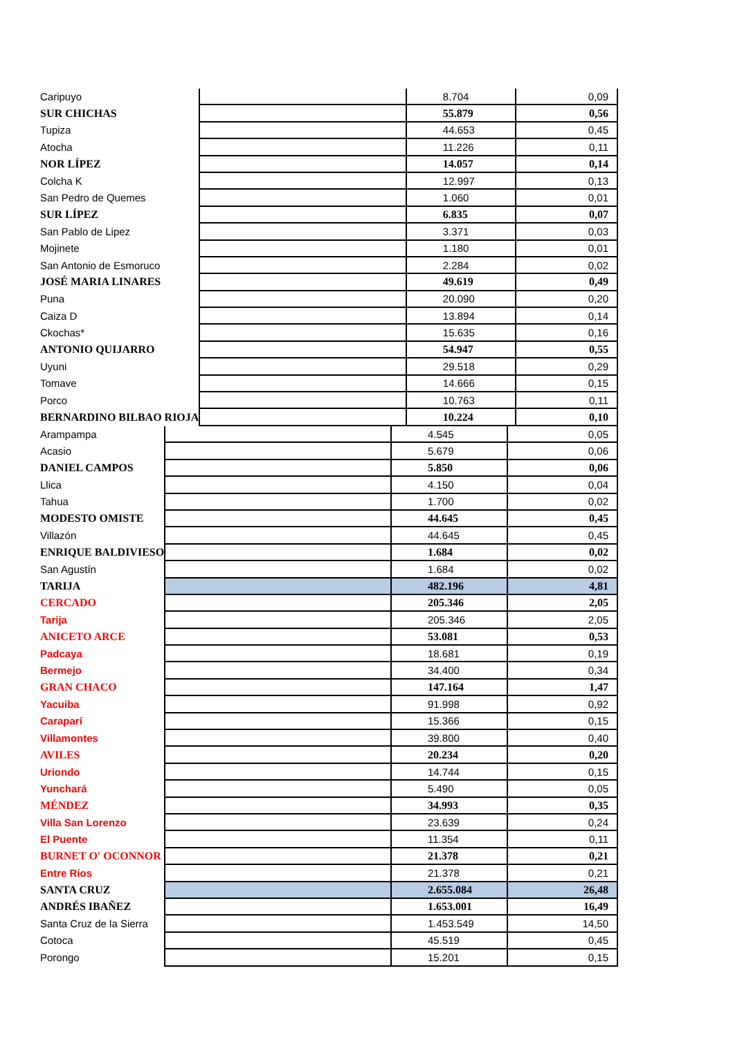| Caripuyo | | 8.704 | 0,09 |
| SUR CHICHAS | | 55.879 | 0,56 |
| Tupiza | | 44.653 | 0,45 |
| Atocha | | 11.226 | 0,11 |
| NOR LÍPEZ | | 14.057 | 0,14 |
| Colcha K | | 12.997 | 0,13 |
| San Pedro de Quemes | | 1.060 | 0,01 |
| SUR LÍPEZ | | 6.835 | 0,07 |
| San Pablo de Lipez | | 3.371 | 0,03 |
| Mojinete | | 1.180 | 0,01 |
| San Antonio de Esmoruco | | 2.284 | 0,02 |
| JOSÉ MARIA LINARES | | 49.619 | 0,49 |
| Puna | | 20.090 | 0,20 |
| Caiza D | | 13.894 | 0,14 |
| Ckochas* | | 15.635 | 0,16 |
| ANTONIO QUIJARRO | | 54.947 | 0,55 |
| Uyuni | | 29.518 | 0,29 |
| Tomave | | 14.666 | 0,15 |
| Porco | | 10.763 | 0,11 |
| BERNARDINO BILBAO RIOJA | | 10.224 | 0,10 |
| Arampampa | | 4.545 | 0,05 |
| Acasio | | 5.679 | 0,06 |
| DANIEL CAMPOS | | 5.850 | 0,06 |
| Llica | | 4.150 | 0,04 |
| Tahua | | 1.700 | 0,02 |
| MODESTO OMISTE | | 44.645 | 0,45 |
| Villazón | | 44.645 | 0,45 |
| ENRIQUE BALDIVIESO | | 1.684 | 0,02 |
| San Agustín | | 1.684 | 0,02 |
| TARIJA | | 482.196 | 4,81 |
| CERCADO | | 205.346 | 2,05 |
| Tarija | | 205.346 | 2,05 |
| ANICETO ARCE | | 53.081 | 0,53 |
| Padcaya | | 18.681 | 0,19 |
| Bermejo | | 34.400 | 0,34 |
| GRAN CHACO | | 147.164 | 1,47 |
| Yacuiba | | 91.998 | 0,92 |
| Caraparí | | 15.366 | 0,15 |
| Villamontes | | 39.800 | 0,40 |
| AVILES | | 20.234 | 0,20 |
| Uriondo | | 14.744 | 0,15 |
| Yunchará | | 5.490 | 0,05 |
| MÉNDEZ | | 34.993 | 0,35 |
| Villa San Lorenzo | | 23.639 | 0,24 |
| El Puente | | 11.354 | 0,11 |
| BURNET O' OCONNOR | | 21.378 | 0,21 |
| Entre Ríos | | 21.378 | 0,21 |
| SANTA CRUZ | | 2.655.084 | 26,48 |
| ANDRÉS IBAÑEZ | | 1.653.001 | 16,49 |
| Santa Cruz de la Sierra | | 1.453.549 | 14,50 |
| Cotoca | | 45.519 | 0,45 |
| Porongo | | 15.201 | 0,15 |